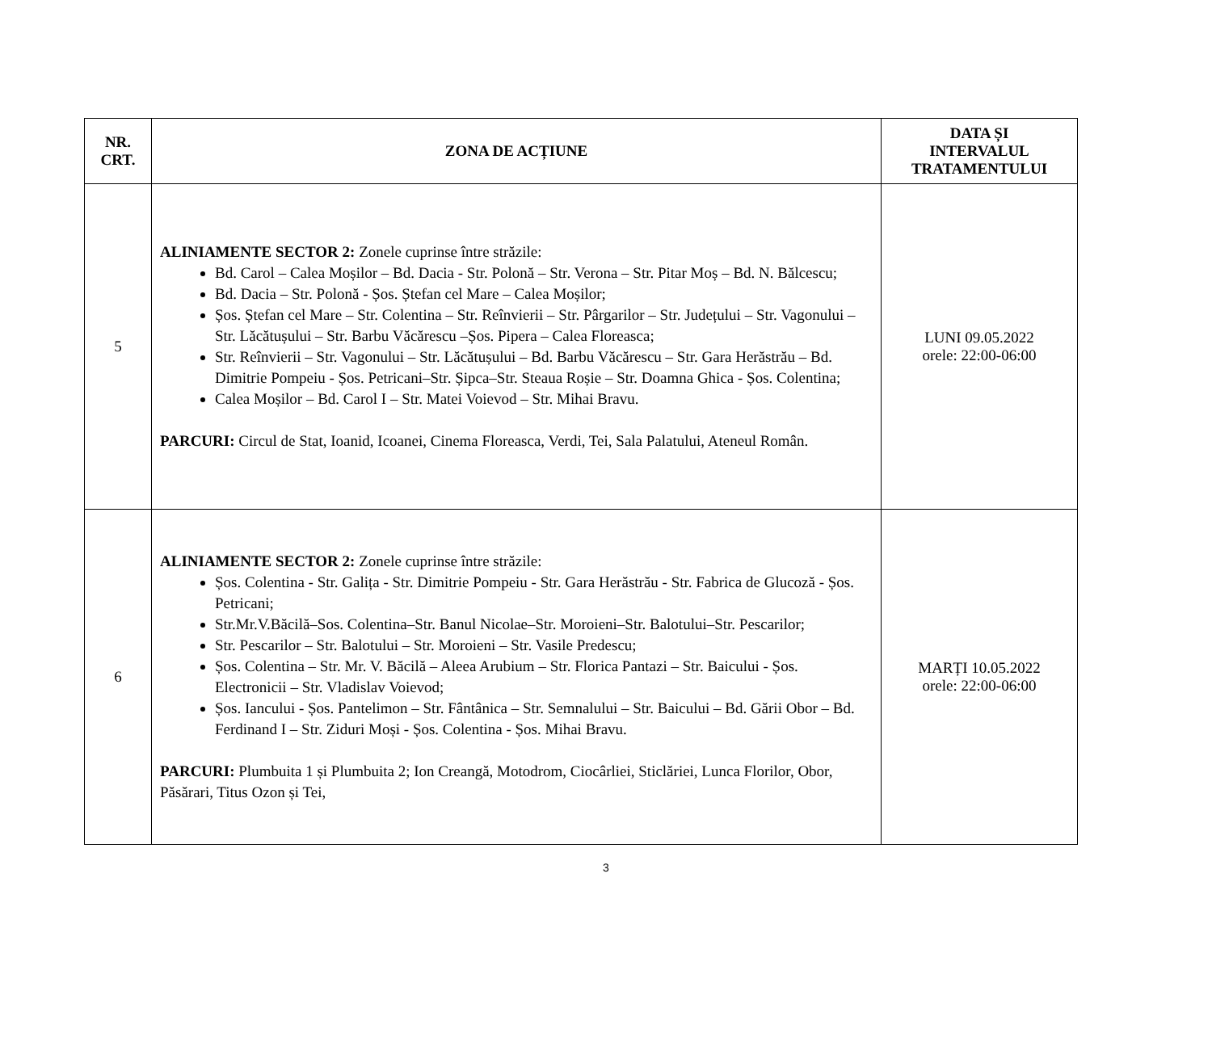| NR. CRT. | ZONA DE ACȚIUNE | DATA ȘI INTERVALUL TRATAMENTULUI |
| --- | --- | --- |
| 5 | ALINIAMENTE SECTOR 2: Zonele cuprinse între străzile: Bd. Carol – Calea Moșilor – Bd. Dacia - Str. Polonă – Str. Verona – Str. Pitar Moș – Bd. N. Bălcescu; Bd. Dacia – Str. Polonă - Șos. Ștefan cel Mare – Calea Moșilor; Șos. Ștefan cel Mare – Str. Colentina – Str. Reînvierii – Str. Pârgarilor – Str. Județului – Str. Vagonului – Str. Lăcătușului – Str. Barbu Văcărescu –Șos. Pipera – Calea Floreasca; Str. Reînvierii – Str. Vagonului – Str. Lăcătușului – Bd. Barbu Văcărescu – Str. Gara Herăstrău – Bd. Dimitrie Pompeiu - Șos. Petricani–Str. Șipca–Str. Steaua Roșie – Str. Doamna Ghica - Șos. Colentina; Calea Moșilor – Bd. Carol I – Str. Matei Voievod – Str. Mihai Bravu. PARCURI: Circul de Stat, Ioanid, Icoanei, Cinema Floreasca, Verdi, Tei, Sala Palatului, Ateneul Român. | LUNI 09.05.2022 orele: 22:00-06:00 |
| 6 | ALINIAMENTE SECTOR 2: Zonele cuprinse între străzile: Șos. Colentina - Str. Galița - Str. Dimitrie Pompeiu - Str. Gara Herăstrău - Str. Fabrica de Glucoză - Șos. Petricani; Str.Mr.V.Băcilă–Sos. Colentina–Str. Banul Nicolae–Str. Moroieni–Str. Balotului–Str. Pescarilor; Str. Pescarilor – Str. Balotului – Str. Moroieni – Str. Vasile Predescu; Șos. Colentina – Str. Mr. V. Băcilă – Aleea Arubium – Str. Florica Pantazi – Str. Baicului - Șos. Electronicii – Str. Vladislav Voievod; Șos. Iancului - Șos. Pantelimon – Str. Fântânica – Str. Semnalului – Str. Baicului – Bd. Gării Obor – Bd. Ferdinand I – Str. Ziduri Moși - Șos. Colentina - Șos. Mihai Bravu. PARCURI: Plumbuita 1 și Plumbuita 2; Ion Creangă, Motodrom, Ciocârliei, Sticlăriei, Lunca Florilor, Obor, Păsărari, Titus Ozon și Tei, | MARȚI 10.05.2022 orele: 22:00-06:00 |
3